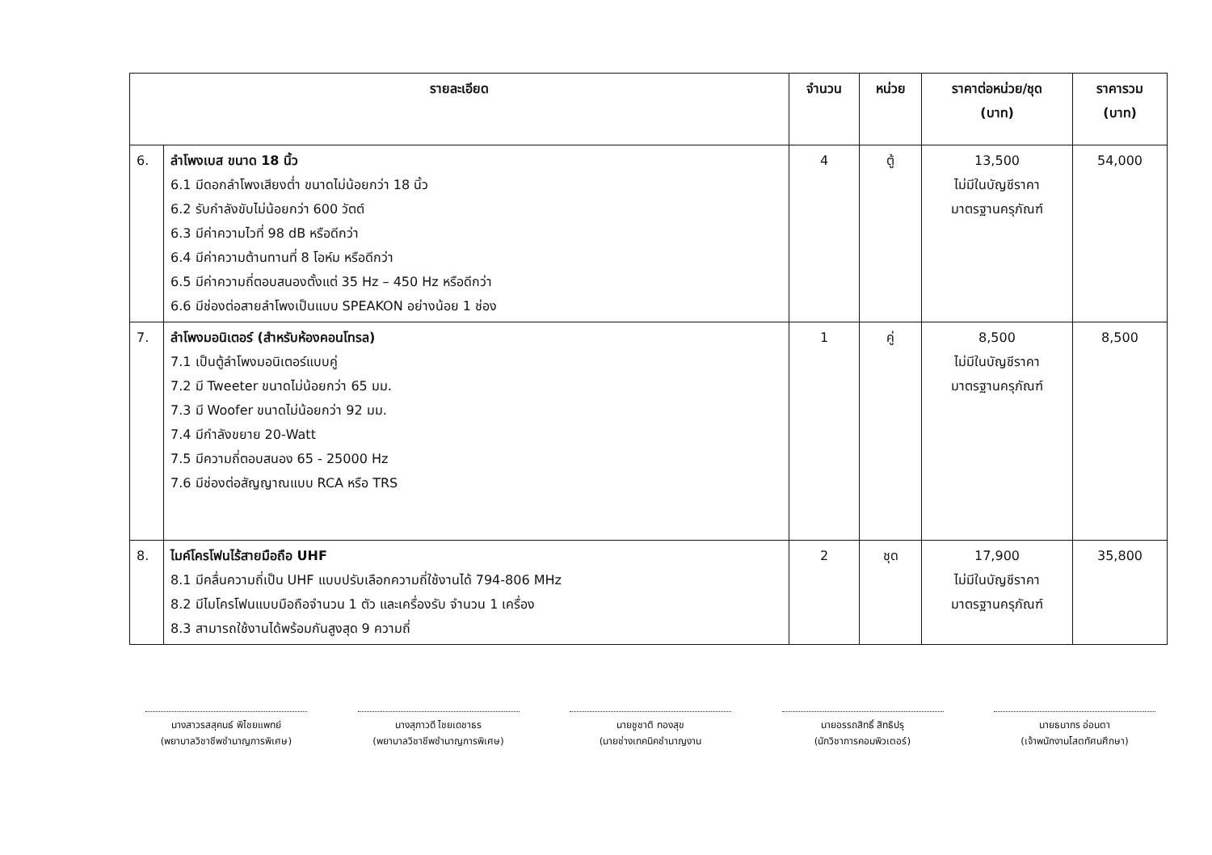| รายละเอียด | | จำนวน | หน่วย | ราคาต่อหน่วย/ชุด (บาท) | ราคารวม (บาท) |
| --- | --- | --- | --- | --- | --- |
| 6. | ลำโพงเบส ขนาด 18 นิ้ว 6.1 มีดอกลำโพงเสียงต่ำ ขนาดไม่น้อยกว่า 18 นิ้ว 6.2 รับกำลังขับไม่น้อยกว่า 600 วัตต์ 6.3 มีค่าความไวที่ 98 dB หรือดีกว่า 6.4 มีค่าความต้านทานที่ 8 โอห์ม หรือดีกว่า 6.5 มีค่าความถี่ตอบสนองตั้งแต่ 35 Hz – 450 Hz หรือดีกว่า 6.6 มีช่องต่อสายลำโพงเป็นแบบ SPEAKON อย่างน้อย 1 ช่อง | 4 | ตู้ | 13,500 ไม่มีในบัญชีราคา มาตรฐานครุภัณฑ์ | 54,000 |
| 7. | ลำโพงมอนิเตอร์ (สำหรับห้องคอนโทรล) 7.1 เป็นตู้ลำโพงมอนิเตอร์แบบคู่ 7.2 มี Tweeter ขนาดไม่น้อยกว่า 65 มม. 7.3 มี Woofer ขนาดไม่น้อยกว่า 92 มม. 7.4 มีกำลังขยาย 20-Watt 7.5 มีความถี่ตอบสนอง 65 - 25000 Hz 7.6 มีช่องต่อสัญญาณแบบ RCA หรือ TRS | 1 | คู่ | 8,500 ไม่มีในบัญชีราคา มาตรฐานครุภัณฑ์ | 8,500 |
| 8. | ไมค์โครโฟนไร้สายมือถือ UHF 8.1 มีคลื่นความถี่เป็น UHF แบบปรับเลือกความถี่ใช้งานได้ 794-806 MHz 8.2 มีไมโครโฟนแบบมือถือจำนวน 1 ตัว และเครื่องรับ จำนวน 1 เครื่อง 8.3 สามารถใช้งานได้พร้อมกันสูงสุด 9 ความถี่ | 2 | ชุด | 17,900 ไม่มีในบัญชีราคา มาตรฐานครุภัณฑ์ | 35,800 |
นางสาวรสสุคนธ์ พิไชยแพทย์
(พยาบาลวิชาชีพชำนาญการพิเศษ)
นางสุภาวดี ไชยเดชาธร
(พยาบาลวิชาชีพชำนาญการพิเศษ)
นายชูชาติ ทองสุข
(นายช่างเทคนิคชำนาญงาน
นายอรรถสิทธิ์ สิทธิปรุ
(นักวิชาการคอมพิวเตอร์)
นายธนากร อ่อนตา
(เจ้าพนักงานโสตทัศนศึกษา)